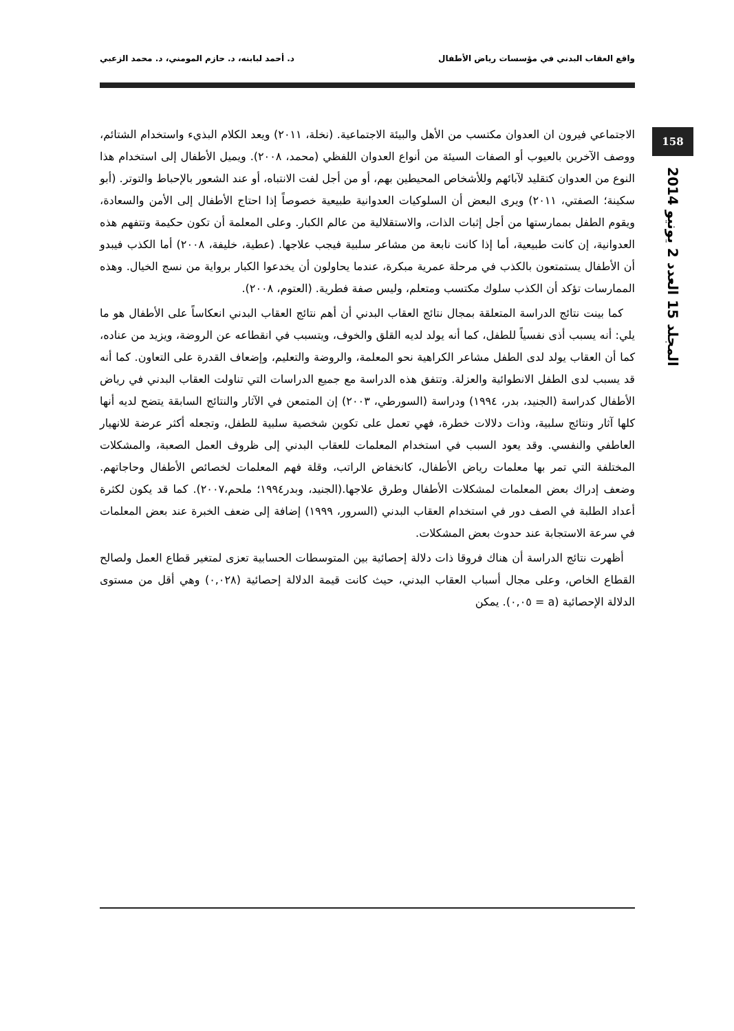واقع العقاب البدني في مؤسسات رياض الأطفال د. أحمد لبابنه، د. حازم المومني، د. محمد الزعبي
158
المجلد 15 العدد 2 يونيو 2014
الاجتماعي فيرون ان العدوان مكتسب من الأهل والبيئة الاجتماعية. (نخلة، ٢٠١١) ويعد الكلام البذيء واستخدام الشتائم، ووصف الآخرين بالعيوب أو الصفات السيئة من أنواع العدوان اللفظي (محمد، ٢٠٠٨). ويميل الأطفال إلى استخدام هذا النوع من العدوان كتقليد لآبائهم وللأشخاص المحيطين بهم، أو من أجل لفت الانتباه، أو عند الشعور بالإحباط والتوتر. (أبو سكينة؛ الصفتي، ٢٠١١) ويرى البعض أن السلوكيات العدوانية طبيعية خصوصاً إذا احتاج الأطفال إلى الأمن والسعادة، ويقوم الطفل بممارستها من أجل إثبات الذات، والاستقلالية من عالم الكبار. وعلى المعلمة أن تكون حكيمة وتتفهم هذه العدوانية، إن كانت طبيعية، أما إذا كانت نابعة من مشاعر سلبية فيجب علاجها. (عطية، خليفة، ٢٠٠٨) أما الكذب فيبدو أن الأطفال يستمتعون بالكذب في مرحلة عمرية مبكرة، عندما يحاولون أن يخدعوا الكبار برواية من نسج الخيال. وهذه الممارسات تؤكد أن الكذب سلوك مكتسب ومتعلم، وليس صفة فطرية. (العتوم، ٢٠٠٨).
كما بينت نتائج الدراسة المتعلقة بمجال نتائج العقاب البدني أن أهم نتائج العقاب البدني انعكاساً على الأطفال هو ما يلي: أنه يسبب أذى نفسياً للطفل، كما أنه يولد لديه القلق والخوف، ويتسبب في انقطاعه عن الروضة، ويزيد من عناده، كما أن العقاب يولد لدى الطفل مشاعر الكراهية نحو المعلمة، والروضة والتعليم، وإضعاف القدرة على التعاون. كما أنه قد يسبب لدى الطفل الانطوائية والعزلة. وتتفق هذه الدراسة مع جميع الدراسات التي تناولت العقاب البدني في رياض الأطفال كدراسة (الجنيد، بدر، ١٩٩٤) ودراسة (السورطي، ٢٠٠٣) إن المتمعن في الآثار والنتائج السابقة يتضح لديه أنها كلها آثار ونتائج سلبية، وذات دلالات خطرة، فهي تعمل على تكوين شخصية سلبية للطفل، وتجعله أكثر عرضة للانهيار العاطفي والنفسي. وقد يعود السبب في استخدام المعلمات للعقاب البدني إلى ظروف العمل الصعبة، والمشكلات المختلفة التي تمر بها معلمات رياض الأطفال، كانخفاض الراتب، وقلة فهم المعلمات لخصائص الأطفال وحاجاتهم. وضعف إدراك بعض المعلمات لمشكلات الأطفال وطرق علاجها.(الجنيد، وبدر١٩٩٤؛ ملحم،٢٠٠٧). كما قد يكون لكثرة أعداد الطلبة في الصف دور في استخدام العقاب البدني (السرور، ١٩٩٩) إضافة إلى ضعف الخبرة عند بعض المعلمات في سرعة الاستجابة عند حدوث بعض المشكلات.
أظهرت نتائج الدراسة أن هناك فروقا ذات دلالة إحصائية بين المتوسطات الحسابية تعزى لمتغير قطاع العمل ولصالح القطاع الخاص، وعلى مجال أسباب العقاب البدني، حيث كانت قيمة الدلالة إحصائية (٠,٠٢٨) وهي أقل من مستوى الدلالة الإحصائية (a = ٠,٠٥). يمكن